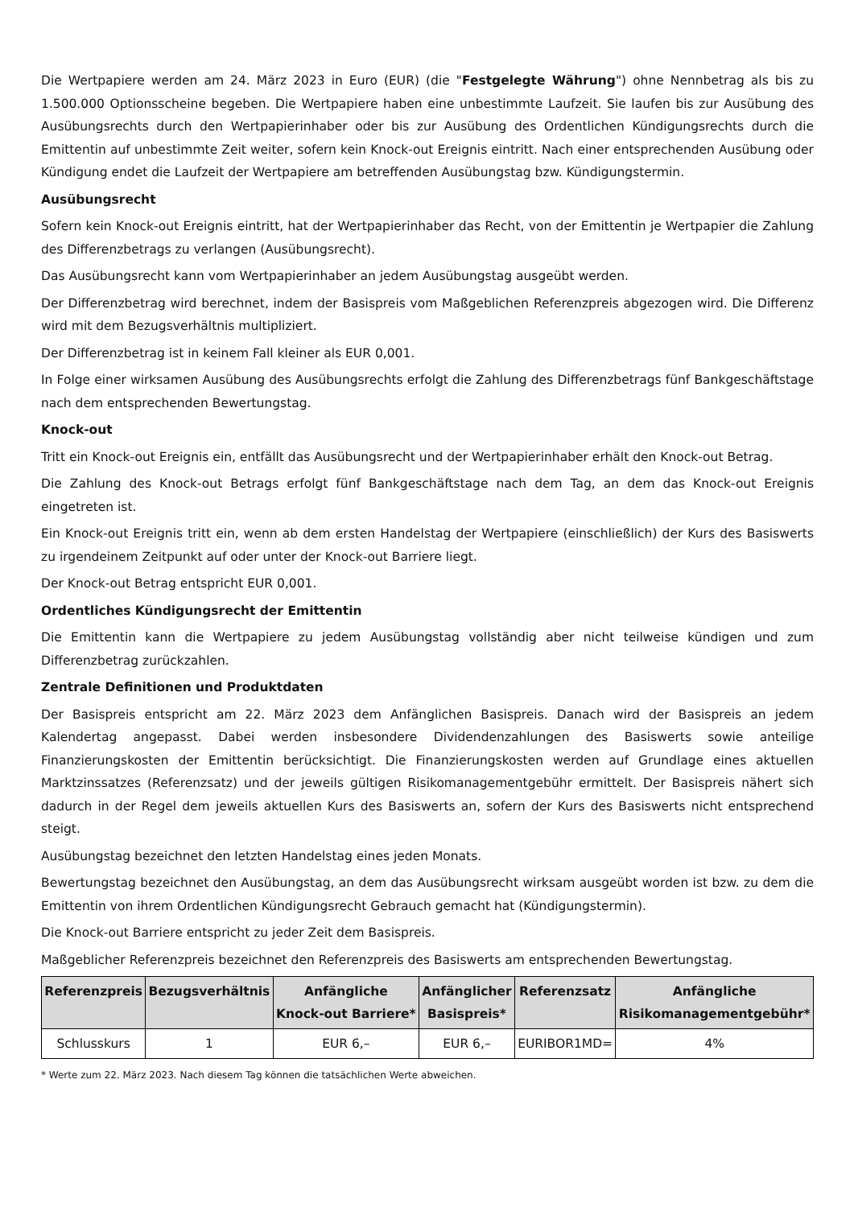Die Wertpapiere werden am 24. März 2023 in Euro (EUR) (die "Festgelegte Währung") ohne Nennbetrag als bis zu 1.500.000 Optionsscheine begeben. Die Wertpapiere haben eine unbestimmte Laufzeit. Sie laufen bis zur Ausübung des Ausübungsrechts durch den Wertpapierinhaber oder bis zur Ausübung des Ordentlichen Kündigungsrechts durch die Emittentin auf unbestimmte Zeit weiter, sofern kein Knock-out Ereignis eintritt. Nach einer entsprechenden Ausübung oder Kündigung endet die Laufzeit der Wertpapiere am betreffenden Ausübungstag bzw. Kündigungstermin.
Ausübungsrecht
Sofern kein Knock-out Ereignis eintritt, hat der Wertpapierinhaber das Recht, von der Emittentin je Wertpapier die Zahlung des Differenzbetrags zu verlangen (Ausübungsrecht).
Das Ausübungsrecht kann vom Wertpapierinhaber an jedem Ausübungstag ausgeübt werden.
Der Differenzbetrag wird berechnet, indem der Basispreis vom Maßgeblichen Referenzpreis abgezogen wird. Die Differenz wird mit dem Bezugsverhältnis multipliziert.
Der Differenzbetrag ist in keinem Fall kleiner als EUR 0,001.
In Folge einer wirksamen Ausübung des Ausübungsrechts erfolgt die Zahlung des Differenzbetrags fünf Bankgeschäftstage nach dem entsprechenden Bewertungstag.
Knock-out
Tritt ein Knock-out Ereignis ein, entfällt das Ausübungsrecht und der Wertpapierinhaber erhält den Knock-out Betrag.
Die Zahlung des Knock-out Betrags erfolgt fünf Bankgeschäftstage nach dem Tag, an dem das Knock-out Ereignis eingetreten ist.
Ein Knock-out Ereignis tritt ein, wenn ab dem ersten Handelstag der Wertpapiere (einschließlich) der Kurs des Basiswerts zu irgendeinem Zeitpunkt auf oder unter der Knock-out Barriere liegt.
Der Knock-out Betrag entspricht EUR 0,001.
Ordentliches Kündigungsrecht der Emittentin
Die Emittentin kann die Wertpapiere zu jedem Ausübungstag vollständig aber nicht teilweise kündigen und zum Differenzbetrag zurückzahlen.
Zentrale Definitionen und Produktdaten
Der Basispreis entspricht am 22. März 2023 dem Anfänglichen Basispreis. Danach wird der Basispreis an jedem Kalendertag angepasst. Dabei werden insbesondere Dividendenzahlungen des Basiswerts sowie anteilige Finanzierungskosten der Emittentin berücksichtigt. Die Finanzierungskosten werden auf Grundlage eines aktuellen Marktzinssatzes (Referenzsatz) und der jeweils gültigen Risikomanagementgebühr ermittelt. Der Basispreis nähert sich dadurch in der Regel dem jeweils aktuellen Kurs des Basiswerts an, sofern der Kurs des Basiswerts nicht entsprechend steigt.
Ausübungstag bezeichnet den letzten Handelstag eines jeden Monats.
Bewertungstag bezeichnet den Ausübungstag, an dem das Ausübungsrecht wirksam ausgeübt worden ist bzw. zu dem die Emittentin von ihrem Ordentlichen Kündigungsrecht Gebrauch gemacht hat (Kündigungstermin).
Die Knock-out Barriere entspricht zu jeder Zeit dem Basispreis.
Maßgeblicher Referenzpreis bezeichnet den Referenzpreis des Basiswerts am entsprechenden Bewertungstag.
| Referenzpreis | Bezugsverhältnis | Anfängliche Knock-out Barriere* | Anfänglicher Basispreis* | Referenzsatz | Anfängliche Risikomanagementgebühr* |
| --- | --- | --- | --- | --- | --- |
| Schlusskurs | 1 | EUR 6,– | EUR 6,– | EURIBOR1MD= | 4% |
* Werte zum 22. März 2023. Nach diesem Tag können die tatsächlichen Werte abweichen.